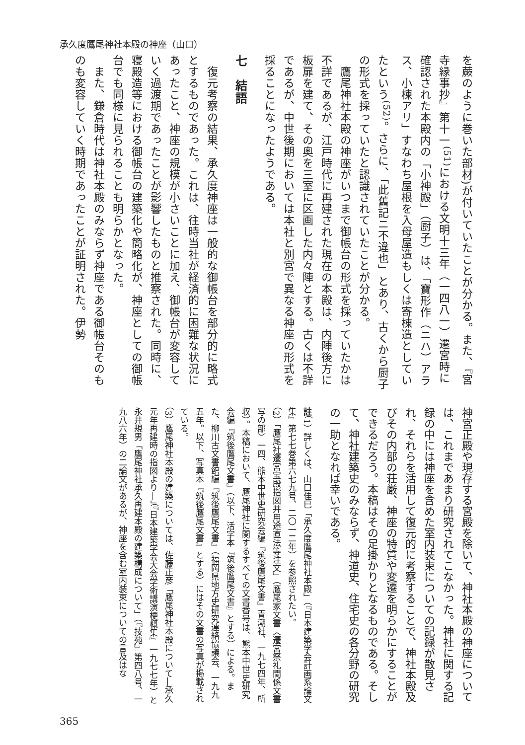承久度鷹尾神社本殿の神座（山口）
を蕨のように巻いた部材)が付いていたことが分かる。また、『宮寺縁事抄』第十一<sup>(51)</sup>における文明十三年（一四八一）遷宮時に確認された本殿内の「小神殿」（厨子）は、「寶形作（ニハ）アラス、小棟アリ」すなわち屋根を入母屋造もしくは寄棟造としていたという<sup>(52)</sup>。さらに、「此舊記ニ不違也」とあり、古くから厨子の形式を採っていたと認識されていたことが分かる。
　鷹尾神社本殿の神座がいつまで御帳台の形式を採っていたかは不詳であるが、江戸時代に再建された現在の本殿は、内陣後方に板扉を建て、その奥を三室に区画した内々陣とする。古くは不詳であるが、中世後期においては本社と別宮で異なる神座の形式を採ることになったようである。
七　結語
　復元考察の結果、承久度神座は一般的な御帳台を部分的に略式とするものであった。これは、往時当社が経済的に困難な状況にあったこと、神座の規模が小さいことに加え、御帳台が変容していく過渡期であったことが影響したものと推察された。同時に、寝殿造等における御帳台の建築化や簡略化が、神座としての御帳台でも同様に見られることも明らかとなった。
　また、鎌倉時代は神社本殿のみならず神座である御帳台そのものも変容していく時期であったことが証明された。伊勢
神宮正殿や現存する宮殿を除いて、神社本殿の神座については、これまであまり研究されてこなかった。神社に関する記録の中には神座を含めた室内装束についての記録が散見され、それらを活用して復元的に考察することで、神社本殿及びその内部の荘厳、神座の特質や変遷を明らかにすることができるだろう。本稿はその足掛かりとなるものである。そして、神社建築史のみならず、神道史、住宅史の各分野の研究の一助となれば幸いである。
註（1）詳しくは、山口佳巳「承久度鷹尾神社本殿」（『日本建築学会計画系論文集』第七七巻第六七九号、二〇一二年）を参照されたい。
（2）「鷹尾社遷宮宝殿指図并用途直法等注文」（鷹尾家文書〈遷宮祭礼関係文書写の部〉一四、熊本中世史研究会編『筑後鷹尾文書』青潮社、一九七四年、所収）。本稿において、鷹尾神社に関するすべての文書番号は、熊本中世史研究会編『筑後鷹尾文書』（以下、活字本『筑後鷹尾文書』とする）による。また、柳川古文書館編『筑後鷹尾文書』（福岡県地方史研究連絡協議会、一九九五年。以下、写真本『筑後鷹尾文書』とする）にはその文書の写真が掲載されている。
（3）鷹尾神社本殿の建築については、佐藤正彦「鷹尾神社本殿について―承久元年再建時の指図より―」（『日本建築学会大会学術講演梗概集』一九七七年）と永井規男「鷹尾神社承久再建本殿の建築構成について」（『技苑』第四八号、一九八六年）の二論文があるが、神座を含む室内装束についての言及はな
365